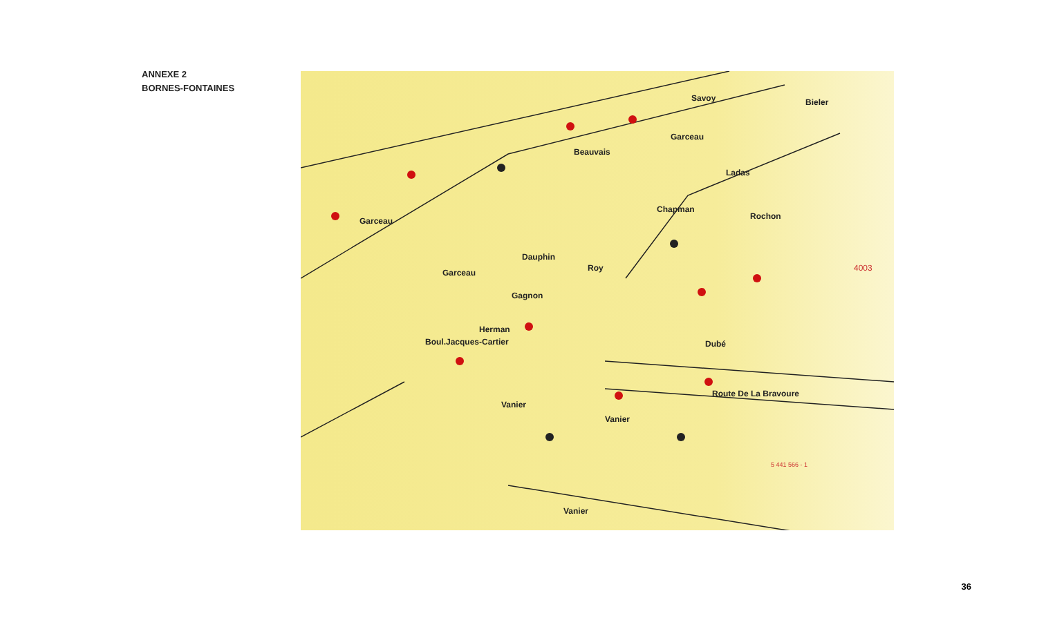ANNEXE 2
BORNES-FONTAINES
Savoy Bieler
Garceau
Beauvais
Ladas
Chapman
Rochon Garceau
Dauphin
Roy 4003 Garceau
Gagnon
Herman
Boul.Jacques-Cartier Dubé
Route De La Bravoure
Vanier
Vanier
5 441 566 - 1
Vanier
36